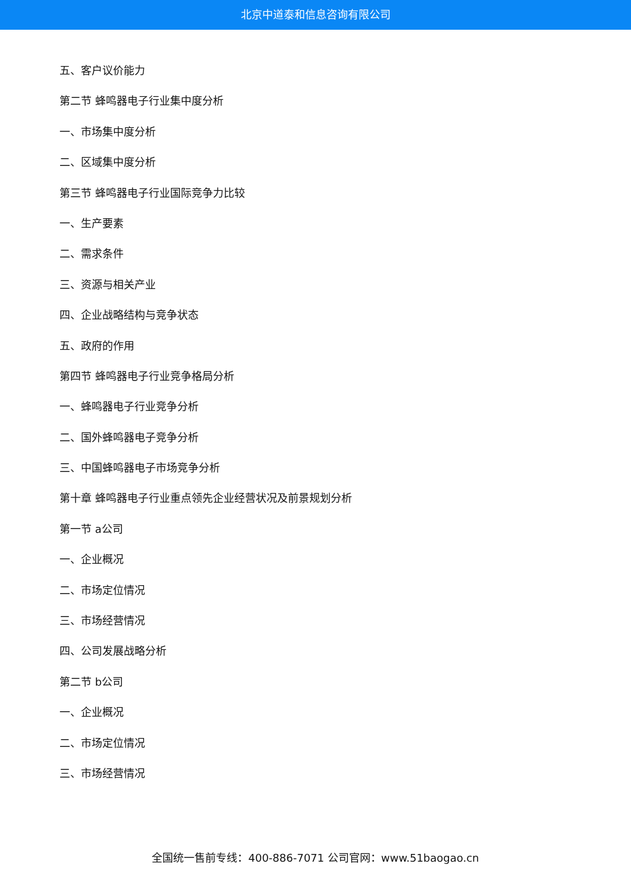北京中道泰和信息咨询有限公司
五、客户议价能力
第二节 蜂鸣器电子行业集中度分析
一、市场集中度分析
二、区域集中度分析
第三节 蜂鸣器电子行业国际竞争力比较
一、生产要素
二、需求条件
三、资源与相关产业
四、企业战略结构与竞争状态
五、政府的作用
第四节 蜂鸣器电子行业竞争格局分析
一、蜂鸣器电子行业竞争分析
二、国外蜂鸣器电子竞争分析
三、中国蜂鸣器电子市场竞争分析
第十章 蜂鸣器电子行业重点领先企业经营状况及前景规划分析
第一节 a公司
一、企业概况
二、市场定位情况
三、市场经营情况
四、公司发展战略分析
第二节 b公司
一、企业概况
二、市场定位情况
三、市场经营情况
全国统一售前专线：400-886-7071 公司官网：www.51baogao.cn